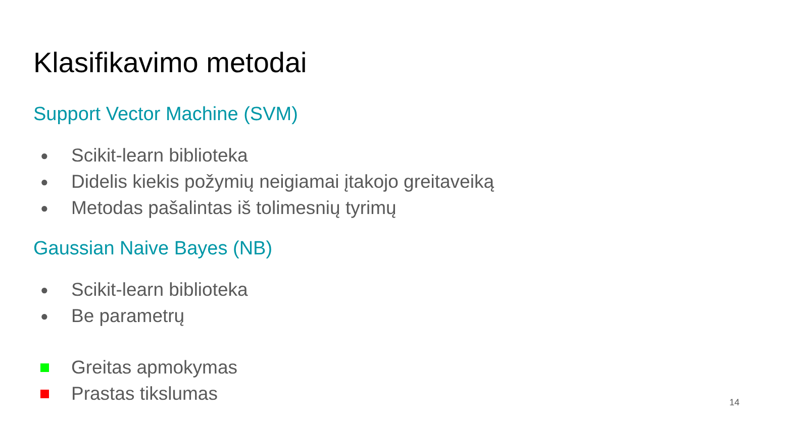Klasifikavimo metodai
Support Vector Machine (SVM)
● Scikit-learn biblioteka
● Didelis kiekis požymių neigiamai įtakojo greitaveiką
● Metodas pašalintas iš tolimesnių tyrimų
Gaussian Naive Bayes (NB)
● Scikit-learn biblioteka
● Be parametrų
Greitas apmokymas
Prastas tikslumas
14